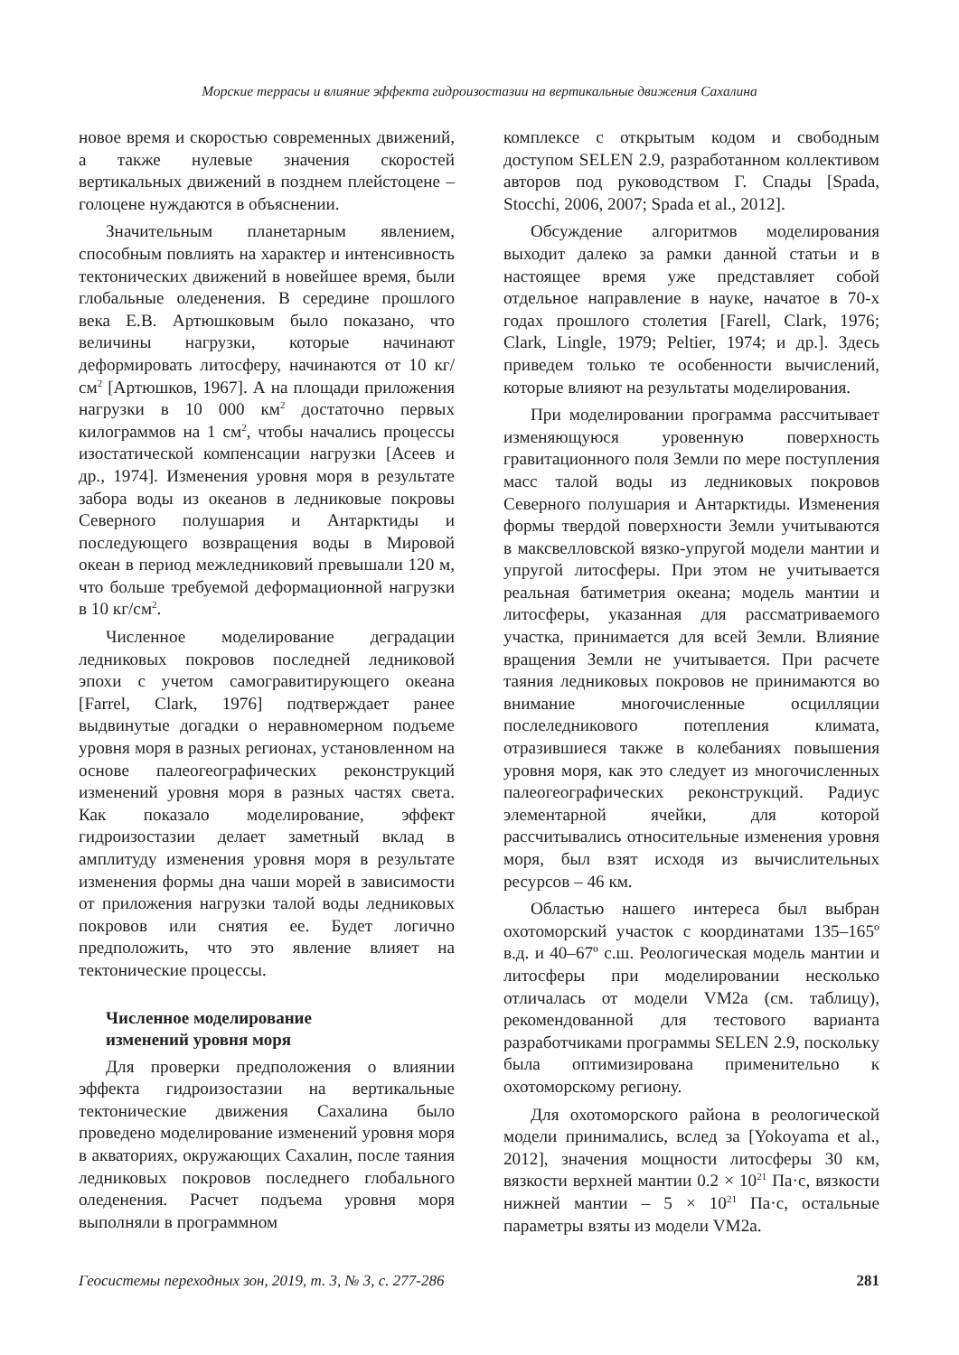Морские террасы и влияние эффекта гидроизостазии на вертикальные движения Сахалина
новое время и скоростью современных движений, а также нулевые значения скоростей вертикальных движений в позднем плейстоцене – голоцене нуждаются в объяснении.
Значительным планетарным явлением, способным повлиять на характер и интенсивность тектонических движений в новейшее время, были глобальные оледенения. В середине прошлого века Е.В. Артюшковым было показано, что величины нагрузки, которые начинают деформировать литосферу, начинаются от 10 кг/см<sup>2</sup> [Артюшков, 1967]. А на площади приложения нагрузки в 10 000 км<sup>2</sup> достаточно первых килограммов на 1 см<sup>2</sup>, чтобы начались процессы изостатической компенсации нагрузки [Асеев и др., 1974]. Изменения уровня моря в результате забора воды из океанов в ледниковые покровы Северного полушария и Антарктиды и последующего возвращения воды в Мировой океан в период межледниковий превышали 120 м, что больше требуемой деформационной нагрузки в 10 кг/см<sup>2</sup>.
Численное моделирование деградации ледниковых покровов последней ледниковой эпохи с учетом самогравитирующего океана [Farrel, Clark, 1976] подтверждает ранее выдвинутые догадки о неравномерном подъеме уровня моря в разных регионах, установленном на основе палеогеографических реконструкций изменений уровня моря в разных частях света. Как показало моделирование, эффект гидроизостазии делает заметный вклад в амплитуду изменения уровня моря в результате изменения формы дна чаши морей в зависимости от приложения нагрузки талой воды ледниковых покровов или снятия ее. Будет логично предположить, что это явление влияет на тектонические процессы.
Численное моделирование
изменений уровня моря
Для проверки предположения о влиянии эффекта гидроизостазии на вертикальные тектонические движения Сахалина было проведено моделирование изменений уровня моря в акваториях, окружающих Сахалин, после таяния ледниковых покровов последнего глобального оледенения. Расчет подъема уровня моря выполняли в программном
комплексе с открытым кодом и свободным доступом SELEN 2.9, разработанном коллективом авторов под руководством Г. Спады [Spada, Stocchi, 2006, 2007; Spada et al., 2012].
Обсуждение алгоритмов моделирования выходит далеко за рамки данной статьи и в настоящее время уже представляет собой отдельное направление в науке, начатое в 70-х годах прошлого столетия [Farell, Clark, 1976; Clark, Lingle, 1979; Peltier, 1974; и др.]. Здесь приведем только те особенности вычислений, которые влияют на результаты моделирования.
При моделировании программа рассчитывает изменяющуюся уровенную поверхность гравитационного поля Земли по мере поступления масс талой воды из ледниковых покровов Северного полушария и Антарктиды. Изменения формы твердой поверхности Земли учитываются в максвелловской вязко-упругой модели мантии и упругой литосферы. При этом не учитывается реальная батиметрия океана; модель мантии и литосферы, указанная для рассматриваемого участка, принимается для всей Земли. Влияние вращения Земли не учитывается. При расчете таяния ледниковых покровов не принимаются во внимание многочисленные осцилляции послеледникового потепления климата, отразившиеся также в колебаниях повышения уровня моря, как это следует из многочисленных палеогеографических реконструкций. Радиус элементарной ячейки, для которой рассчитывались относительные изменения уровня моря, был взят исходя из вычислительных ресурсов – 46 км.
Областью нашего интереса был выбран охотоморский участок с координатами 135–165º в.д. и 40–67º с.ш. Реологическая модель мантии и литосферы при моделировании несколько отличалась от модели VM2a (см. таблицу), рекомендованной для тестового варианта разработчиками программы SELEN 2.9, поскольку была оптимизирована применительно к охотоморскому региону.
Для охотоморского района в реологической модели принимались, вслед за [Yokoyama et al., 2012], значения мощности литосферы 30 км, вязкости верхней мантии 0.2 × 10<sup>21</sup> Па·с, вязкости нижней мантии – 5 × 10<sup>21</sup> Па·с, остальные параметры взяты из модели VM2a.
Геосистемы переходных зон, 2019, т. 3, № 3, с. 277-286 281